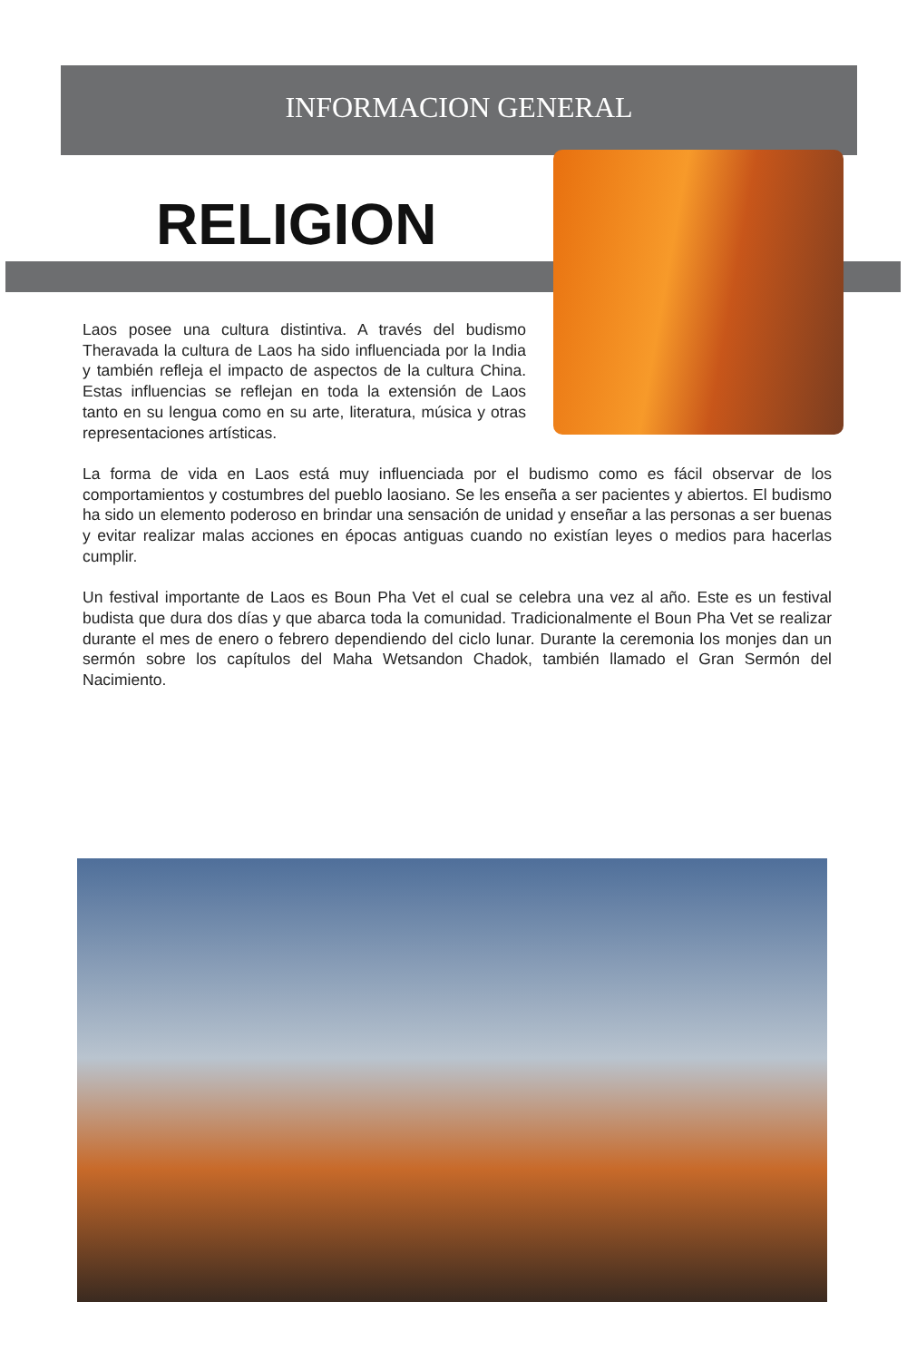INFORMACION GENERAL
RELIGION
Laos posee una cultura distintiva. A través del budismo Theravada la cultura de Laos ha sido influenciada por la India y también refleja el impacto de aspectos de la cultura China. Estas influencias se reflejan en toda la extensión de Laos tanto en su lengua como en su arte, literatura, música y otras representaciones artísticas.
La forma de vida en Laos está muy influenciada por el budismo como es fácil observar de los comportamientos y costumbres del pueblo laosiano. Se les enseña a ser pacientes y abiertos. El budismo ha sido un elemento poderoso en brindar una sensación de unidad y enseñar a las personas a ser buenas y evitar realizar malas acciones en épocas antiguas cuando no existían leyes o medios para hacerlas cumplir.
Un festival importante de Laos es Boun Pha Vet el cual se celebra una vez al año. Este es un festival budista que dura dos días y que abarca toda la comunidad. Tradicionalmente el Boun Pha Vet se realizar durante el mes de enero o febrero dependiendo del ciclo lunar. Durante la ceremonia los monjes dan un sermón sobre los capítulos del Maha Wetsandon Chadok, también llamado el Gran Sermón del Nacimiento.